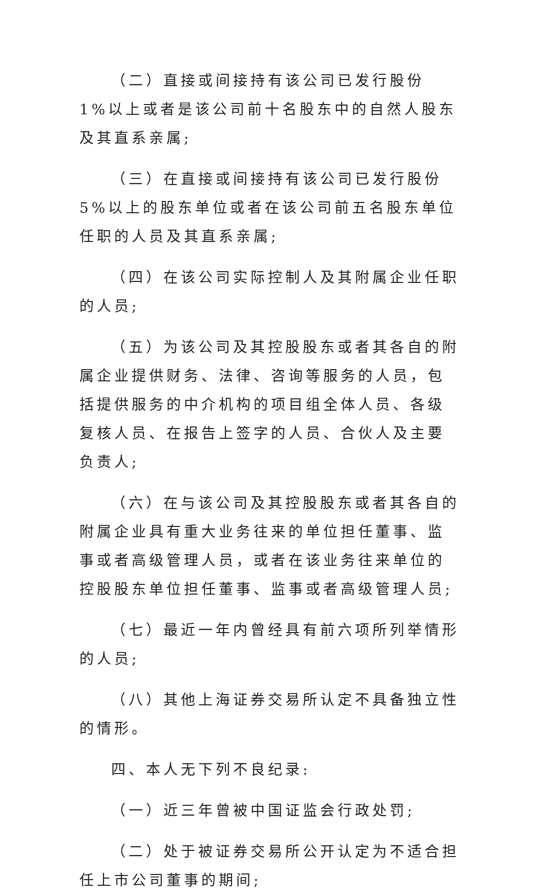（二）直接或间接持有该公司已发行股份 1%以上或者是该公司前十名股东中的自然人股东及其直系亲属;
（三）在直接或间接持有该公司已发行股份 5%以上的股东单位或者在该公司前五名股东单位任职的人员及其直系亲属;
（四）在该公司实际控制人及其附属企业任职的人员;
（五）为该公司及其控股股东或者其各自的附属企业提供财务、法律、咨询等服务的人员，包括提供服务的中介机构的项目组全体人员、各级复核人员、在报告上签字的人员、合伙人及主要负责人;
（六）在与该公司及其控股股东或者其各自的附属企业具有重大业务往来的单位担任董事、监事或者高级管理人员，或者在该业务往来单位的控股股东单位担任董事、监事或者高级管理人员;
（七）最近一年内曾经具有前六项所列举情形的人员;
（八）其他上海证券交易所认定不具备独立性的情形。
四、本人无下列不良纪录:
（一）近三年曾被中国证监会行政处罚;
（二）处于被证券交易所公开认定为不适合担任上市公司董事的期间;